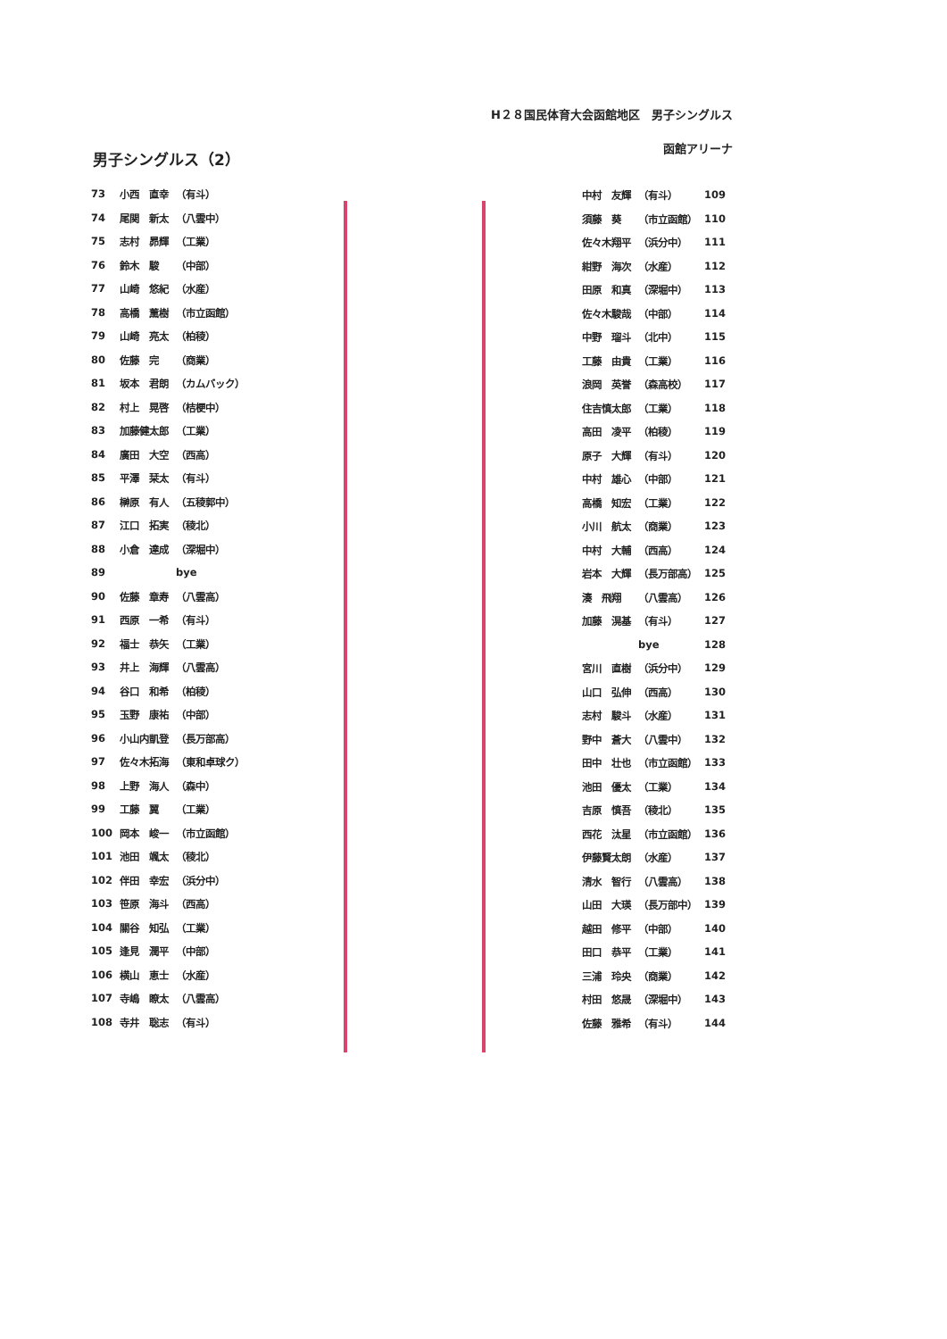H２８国民体育大会函館地区　男子シングルス
函館アリーナ
男子シングルス（2）
| 73 | 小西 直幸 | （有斗） |
| 74 | 尾関 新太 | （八雲中） |
| 75 | 志村 昴輝 | （工業） |
| 76 | 鈴木 駿 | （中部） |
| 77 | 山崎 悠紀 | （水産） |
| 78 | 高橋 薫樹 | （市立函館） |
| 79 | 山崎 亮太 | （柏稜） |
| 80 | 佐藤 完 | （商業） |
| 81 | 坂本 君朗 | （カムバック） |
| 82 | 村上 晃啓 | （桔梗中） |
| 83 | 加藤健太郎 | （工業） |
| 84 | 廣田 大空 | （西高） |
| 85 | 平澤 栞太 | （有斗） |
| 86 | 榊原 有人 | （五稜郭中） |
| 87 | 江口 拓実 | （稜北） |
| 88 | 小倉 達成 | （深堀中） |
| 89 | | bye |
| 90 | 佐藤 章寿 | （八雲高） |
| 91 | 西原 一希 | （有斗） |
| 92 | 福士 恭矢 | （工業） |
| 93 | 井上 海輝 | （八雲高） |
| 94 | 谷口 和希 | （柏稜） |
| 95 | 玉野 康祐 | （中部） |
| 96 | 小山内凱登 | （長万部高） |
| 97 | 佐々木拓海 | （東和卓球ク） |
| 98 | 上野 海人 | （森中） |
| 99 | 工藤 翼 | （工業） |
| 100 | 岡本 峻一 | （市立函館） |
| 101 | 池田 颯太 | （稜北） |
| 102 | 伴田 幸宏 | （浜分中） |
| 103 | 笹原 海斗 | （西高） |
| 104 | 關谷 知弘 | （工業） |
| 105 | 逢見 潤平 | （中部） |
| 106 | 横山 恵士 | （水産） |
| 107 | 寺嶋 瞭太 | （八雲高） |
| 108 | 寺井 聡志 | （有斗） |
| 中村 友輝 | （有斗） | 109 |
| 須藤 葵 | （市立函館） | 110 |
| 佐々木翔平 | （浜分中） | 111 |
| 紺野 海次 | （水産） | 112 |
| 田原 和真 | （深堀中） | 113 |
| 佐々木駿哉 | （中部） | 114 |
| 中野 瑠斗 | （北中） | 115 |
| 工藤 由貴 | （工業） | 116 |
| 浪岡 英誉 | （森高校） | 117 |
| 住吉慎太郎 | （工業） | 118 |
| 高田 凌平 | （柏稜） | 119 |
| 原子 大輝 | （有斗） | 120 |
| 中村 雄心 | （中部） | 121 |
| 高橋 知宏 | （工業） | 122 |
| 小川 航太 | （商業） | 123 |
| 中村 大輔 | （西高） | 124 |
| 岩本 大輝 | （長万部高） | 125 |
| 湊 飛翔 | （八雲高） | 126 |
| 加藤 滉基 | （有斗） | 127 |
| | bye | 128 |
| 宮川 直樹 | （浜分中） | 129 |
| 山口 弘伸 | （西高） | 130 |
| 志村 駿斗 | （水産） | 131 |
| 野中 蒼大 | （八雲中） | 132 |
| 田中 壮也 | （市立函館） | 133 |
| 池田 優太 | （工業） | 134 |
| 吉原 慎吾 | （稜北） | 135 |
| 西花 汰星 | （市立函館） | 136 |
| 伊藤賢太朗 | （水産） | 137 |
| 清水 智行 | （八雲高） | 138 |
| 山田 大瑛 | （長万部中） | 139 |
| 越田 修平 | （中部） | 140 |
| 田口 恭平 | （工業） | 141 |
| 三浦 玲央 | （商業） | 142 |
| 村田 悠晟 | （深堀中） | 143 |
| 佐藤 雅希 | （有斗） | 144 |